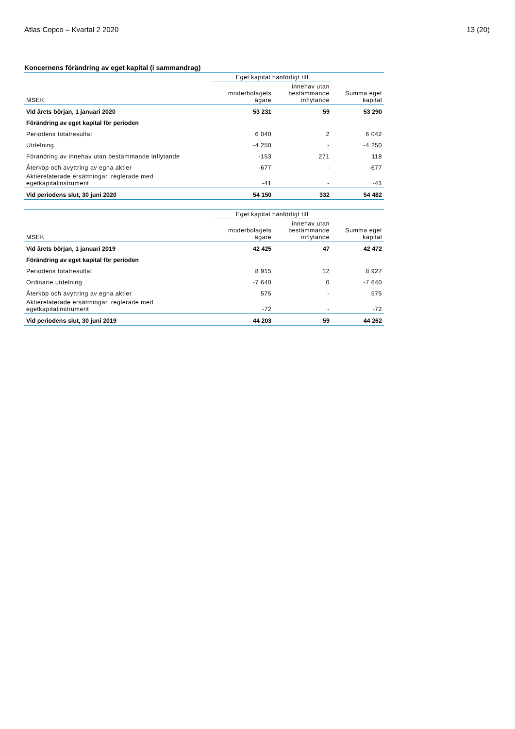Atlas Copco – Kvartal 2 2020 13 (20)
Koncernens förändring av eget kapital (i sammandrag)
| | Eget kapital hänförligt till | | |
| --- | --- | --- | --- |
| MSEK | moderbolagets ägare | innehav utan bestämmande inflytande | Summa eget kapital |
| Vid årets början, 1 januari 2020 | 53 231 | 59 | 53 290 |
| Förändring av eget kapital för perioden | | | |
| Periodens totalresultat | 6 040 | 2 | 6 042 |
| Utdelning | -4 250 | - | -4 250 |
| Förändring av innehav utan bestämmande inflytande | -153 | 271 | 118 |
| Återköp och avyttring av egna aktier | -677 | - | -677 |
| Aktierelaterade ersättningar, reglerade med egetkapitalinstrument | -41 | - | -41 |
| Vid periodens slut, 30 juni 2020 | 54 150 | 332 | 54 482 |
| | Eget kapital hänförligt till | | |
| --- | --- | --- | --- |
| MSEK | moderbolagets ägare | innehav utan bestämmande inflytande | Summa eget kapital |
| Vid årets början, 1 januari 2019 | 42 425 | 47 | 42 472 |
| Förändring av eget kapital för perioden | | | |
| Periodens totalresultat | 8 915 | 12 | 8 927 |
| Ordinarie utdelning | -7 640 | 0 | -7 640 |
| Återköp och avyttring av egna aktier | 575 | - | 575 |
| Aktierelaterade ersättningar, reglerade med egetkapitalinstrument | -72 | - | -72 |
| Vid periodens slut, 30 juni 2019 | 44 203 | 59 | 44 262 |